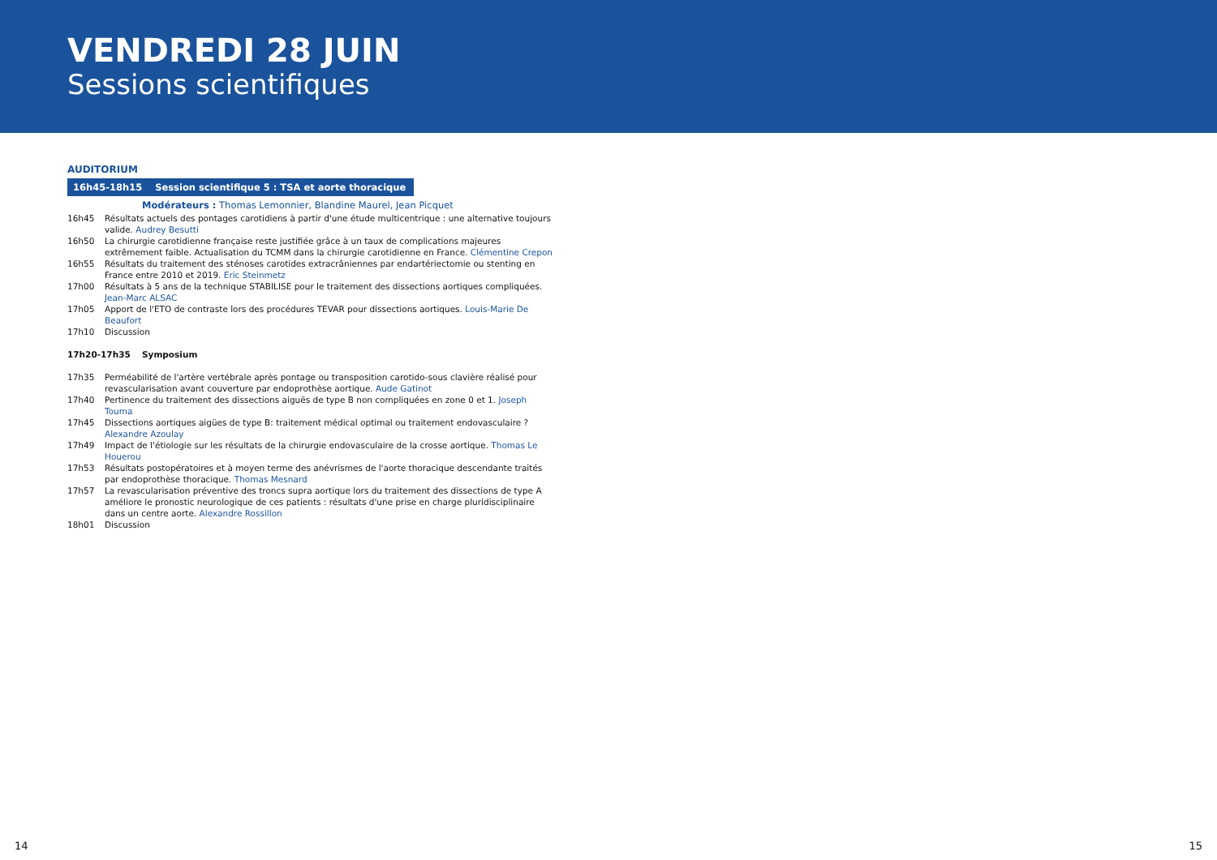VENDREDI 28 JUIN
Sessions scientifiques
AUDITORIUM
16h45-18h15 Session scientifique 5 : TSA et aorte thoracique
Modérateurs : Thomas Lemonnier, Blandine Maurel, Jean Picquet
16h45 Résultats actuels des pontages carotidiens à partir d'une étude multicentrique : une alternative toujours valide. Audrey Besutti
16h50 La chirurgie carotidienne française reste justifiée grâce à un taux de complications majeures extrêmement faible. Actualisation du TCMM dans la chirurgie carotidienne en France. Clémentine Crepon
16h55 Résultats du traitement des sténoses carotides extracrâniennes par endartériectomie ou stenting en France entre 2010 et 2019. Eric Steinmetz
17h00 Résultats à 5 ans de la technique STABILISE pour le traitement des dissections aortiques compliquées. Jean-Marc ALSAC
17h05 Apport de l'ETO de contraste lors des procédures TEVAR pour dissections aortiques. Louis-Marie De Beaufort
17h10 Discussion
17h20-17h35 Symposium
17h35 Perméabilité de l'artère vertébrale après pontage ou transposition carotido-sous clavière réalisé pour revascularisation avant couverture par endoprothèse aortique. Aude Gatinot
17h40 Pertinence du traitement des dissections aiguës de type B non compliquées en zone 0 et 1. Joseph Touma
17h45 Dissections aortiques aigües de type B: traitement médical optimal ou traitement endovasculaire ? Alexandre Azoulay
17h49 Impact de l'étiologie sur les résultats de la chirurgie endovasculaire de la crosse aortique. Thomas Le Houerou
17h53 Résultats postopératoires et à moyen terme des anévrismes de l'aorte thoracique descendante traités par endoprothèse thoracique. Thomas Mesnard
17h57 La revascularisation préventive des troncs supra aortique lors du traitement des dissections de type A améliore le pronostic neurologique de ces patients : résultats d'une prise en charge pluridisciplinaire dans un centre aorte. Alexandre Rossillon
18h01 Discussion
14 15